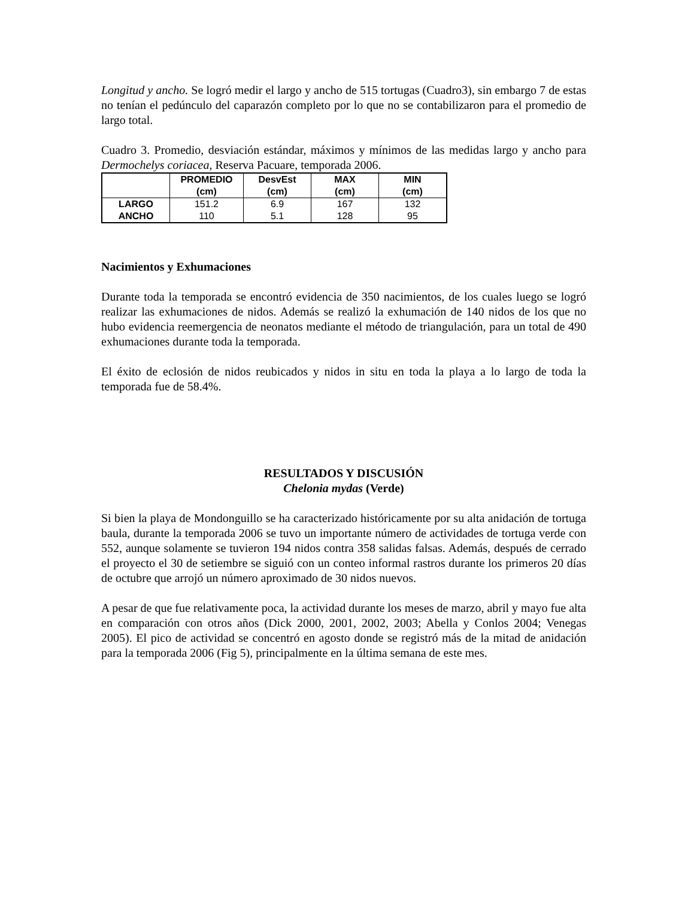Longitud y ancho. Se logró medir el largo y ancho de 515 tortugas (Cuadro3), sin embargo 7 de estas no tenían el pedúnculo del caparazón completo por lo que no se contabilizaron para el promedio de largo total.
Cuadro 3. Promedio, desviación estándar, máximos y mínimos de las medidas largo y ancho para Dermochelys coriacea, Reserva Pacuare, temporada 2006.
| | PROMEDIO (cm) | DesvEst (cm) | MAX (cm) | MIN (cm) |
| --- | --- | --- | --- | --- |
| LARGO | 151.2 | 6.9 | 167 | 132 |
| ANCHO | 110 | 5.1 | 128 | 95 |
Nacimientos y Exhumaciones
Durante toda la temporada se encontró evidencia de 350 nacimientos, de los cuales luego se logró realizar las exhumaciones de nidos. Además se realizó la exhumación de 140 nidos de los que no hubo evidencia reemergencia de neonatos mediante el método de triangulación, para un total de 490 exhumaciones durante toda la temporada.
El éxito de eclosión de nidos reubicados y nidos in situ en toda la playa a lo largo de toda la temporada fue de 58.4%.
RESULTADOS Y DISCUSIÓN
Chelonia mydas (Verde)
Si bien la playa de Mondonguillo se ha caracterizado históricamente por su alta anidación de tortuga baula, durante la temporada 2006 se tuvo un importante número de actividades de tortuga verde con 552, aunque solamente se tuvieron 194 nidos contra 358 salidas falsas. Además, después de cerrado el proyecto el 30 de setiembre se siguió con un conteo informal rastros durante los primeros 20 días de octubre que arrojó un número aproximado de 30 nidos nuevos.
A pesar de que fue relativamente poca, la actividad durante los meses de marzo, abril y mayo fue alta en comparación con otros años (Dick 2000, 2001, 2002, 2003; Abella y Conlos 2004; Venegas 2005). El pico de actividad se concentró en agosto donde se registró más de la mitad de anidación para la temporada 2006 (Fig 5), principalmente en la última semana de este mes.